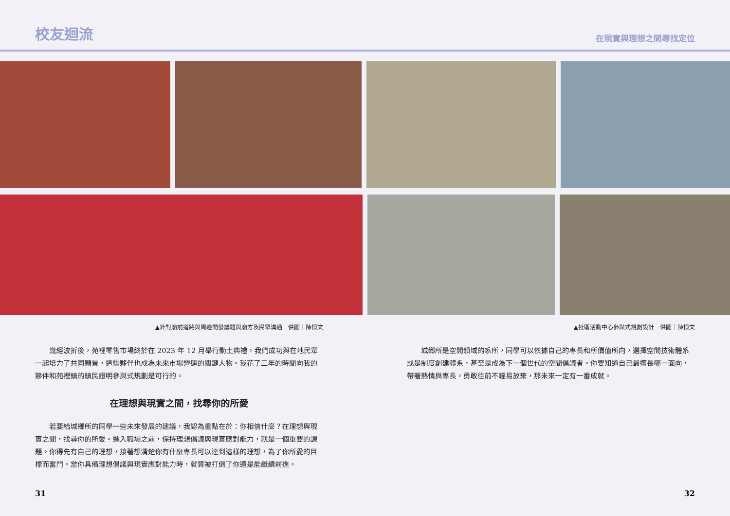校友迴流
在現實與理想之間尋找定位
▲針對廟前道路與周邊開發議題與廟方及民眾溝通　供圖｜陳恒文
幾經波折後，苑裡零售市場終於在 2023 年 12 月舉行動土典禮。我們成功與在地民眾一起培力了共同願景，這些夥伴也成為未來市場營運的關鍵人物。我花了三年的時間向我的夥伴和苑裡鎮的鎮民證明參與式規劃是可行的。
在理想與現實之間，找尋你的所愛
若要給城鄉所的同學一些未來發展的建議，我認為重點在於：你相信什麼？在理想與現實之間，找尋你的所愛。進入職場之前，保持理想倡議與現實應對能力，就是一個重要的課題。你得先有自己的理想，接著想清楚你有什麼專長可以達到這樣的理想，為了你所愛的目標而奮鬥。當你具備理想倡議與現實應對能力時，就算被打倒了你還是能繼續前進。
▲社區活動中心參與式規劃設計　供圖｜陳恒文
城鄉所是空間領域的系所，同學可以依據自己的專長和所價值所向，選擇空間技術體系或是制度創建體系，甚至是成為下一個世代的空間倡議者。你要知道自己最擅長哪一面向，帶著熱情與專長，勇敢往前不輕易放棄，那未來一定有一番成就。
31 32